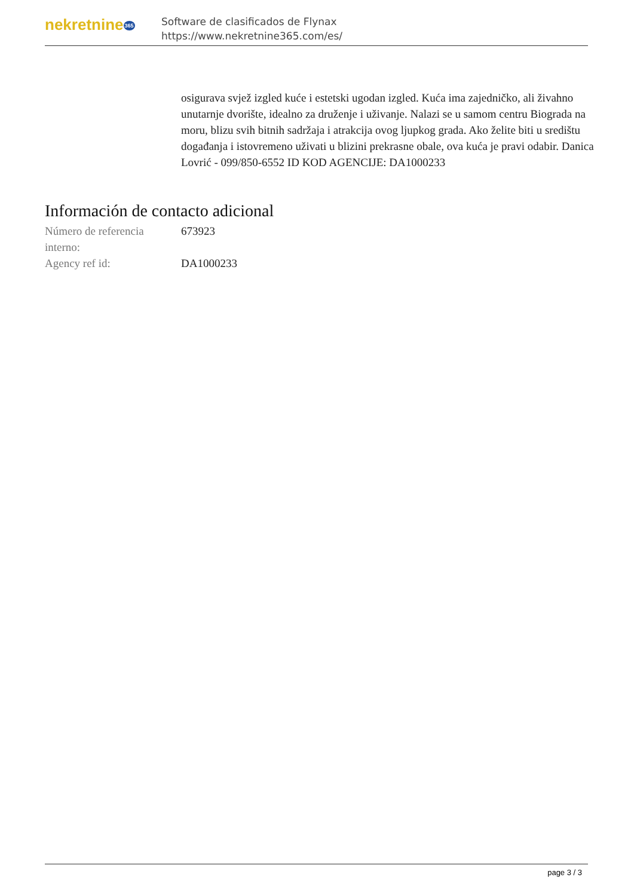nekretnine365
Software de clasificados de Flynax
https://www.nekretnine365.com/es/
osigurava svjež izgled kuće i estetski ugodan izgled. Kuća ima zajedničko, ali živahno unutarnje dvorište, idealno za druženje i uživanje. Nalazi se u samom centru Biograda na moru, blizu svih bitnih sadržaja i atrakcija ovog ljupkog grada. Ako želite biti u središtu događanja i istovremeno uživati u blizini prekrasne obale, ova kuća je pravi odabir. Danica Lovrić - 099/850-6552 ID KOD AGENCIJE: DA1000233
Información de contacto adicional
| Número de referencia interno: | 673923 |
| Agency ref id: | DA1000233 |
page 3 / 3